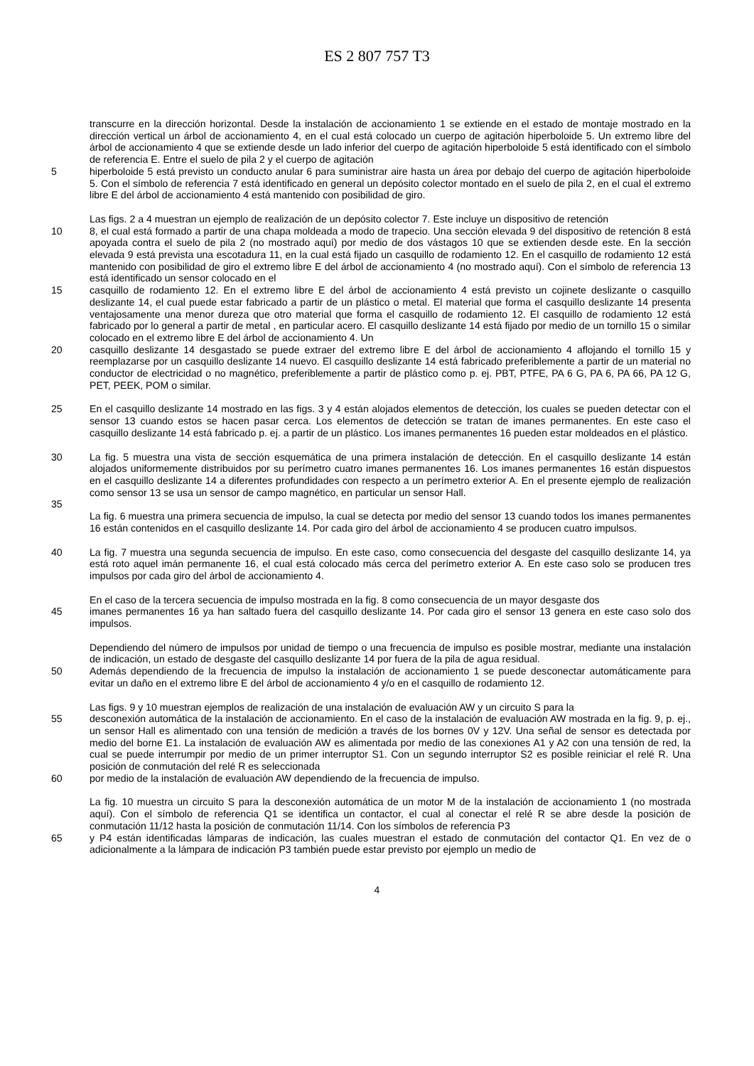ES 2 807 757 T3
transcurre en la dirección horizontal. Desde la instalación de accionamiento 1 se extiende en el estado de montaje mostrado en la dirección vertical un árbol de accionamiento 4, en el cual está colocado un cuerpo de agitación hiperboloide 5. Un extremo libre del árbol de accionamiento 4 que se extiende desde un lado inferior del cuerpo de agitación hiperboloide 5 está identificado con el símbolo de referencia E. Entre el suelo de pila 2 y el cuerpo de agitación
5 hiperboloide 5 está previsto un conducto anular 6 para suministrar aire hasta un área por debajo del cuerpo de agitación hiperboloide 5. Con el símbolo de referencia 7 está identificado en general un depósito colector montado en el suelo de pila 2, en el cual el extremo libre E del árbol de accionamiento 4 está mantenido con posibilidad de giro.
Las figs. 2 a 4 muestran un ejemplo de realización de un depósito colector 7. Este incluye un dispositivo de retención
10 8, el cual está formado a partir de una chapa moldeada a modo de trapecio. Una sección elevada 9 del dispositivo de retención 8 está apoyada contra el suelo de pila 2 (no mostrado aquí) por medio de dos vástagos 10 que se extienden desde este. En la sección elevada 9 está prevista una escotadura 11, en la cual está fijado un casquillo de rodamiento 12. En el casquillo de rodamiento 12 está mantenido con posibilidad de giro el extremo libre E del árbol de accionamiento 4 (no mostrado aquí). Con el símbolo de referencia 13 está identificado un sensor colocado en el
15 casquillo de rodamiento 12. En el extremo libre E del árbol de accionamiento 4 está previsto un cojinete deslizante o casquillo deslizante 14, el cual puede estar fabricado a partir de un plástico o metal. El material que forma el casquillo deslizante 14 presenta ventajosamente una menor dureza que otro material que forma el casquillo de rodamiento 12. El casquillo de rodamiento 12 está fabricado por lo general a partir de metal , en particular acero. El casquillo deslizante 14 está fijado por medio de un tornillo 15 o similar colocado en el extremo libre E del árbol de accionamiento 4. Un
20 casquillo deslizante 14 desgastado se puede extraer del extremo libre E del árbol de accionamiento 4 aflojando el tornillo 15 y reemplazarse por un casquillo deslizante 14 nuevo. El casquillo deslizante 14 está fabricado preferiblemente a partir de un material no conductor de electricidad o no magnético, preferiblemente a partir de plástico como p. ej. PBT, PTFE, PA 6 G, PA 6, PA 66, PA 12 G, PET, PEEK, POM o similar.
25 En el casquillo deslizante 14 mostrado en las figs. 3 y 4 están alojados elementos de detección, los cuales se pueden detectar con el sensor 13 cuando estos se hacen pasar cerca. Los elementos de detección se tratan de imanes permanentes. En este caso el casquillo deslizante 14 está fabricado p. ej. a partir de un plástico. Los imanes permanentes 16 pueden estar moldeados en el plástico.
30 La fig. 5 muestra una vista de sección esquemática de una primera instalación de detección. En el casquillo deslizante 14 están alojados uniformemente distribuidos por su perímetro cuatro imanes permanentes 16. Los imanes permanentes 16 están dispuestos en el casquillo deslizante 14 a diferentes profundidades con respecto a un perímetro exterior A. En el presente ejemplo de realización como sensor 13 se usa un sensor de campo magnético, en particular un sensor Hall.
35
La fig. 6 muestra una primera secuencia de impulso, la cual se detecta por medio del sensor 13 cuando todos los imanes permanentes 16 están contenidos en el casquillo deslizante 14. Por cada giro del árbol de accionamiento 4 se producen cuatro impulsos.
40 La fig. 7 muestra una segunda secuencia de impulso. En este caso, como consecuencia del desgaste del casquillo deslizante 14, ya está roto aquel imán permanente 16, el cual está colocado más cerca del perímetro exterior A. En este caso solo se producen tres impulsos por cada giro del árbol de accionamiento 4.
En el caso de la tercera secuencia de impulso mostrada en la fig. 8 como consecuencia de un mayor desgaste dos
45 imanes permanentes 16 ya han saltado fuera del casquillo deslizante 14. Por cada giro el sensor 13 genera en este caso solo dos impulsos.
Dependiendo del número de impulsos por unidad de tiempo o una frecuencia de impulso es posible mostrar, mediante una instalación de indicación, un estado de desgaste del casquillo deslizante 14 por fuera de la pila de agua residual.
50 Además dependiendo de la frecuencia de impulso la instalación de accionamiento 1 se puede desconectar automáticamente para evitar un daño en el extremo libre E del árbol de accionamiento 4 y/o en el casquillo de rodamiento 12.
Las figs. 9 y 10 muestran ejemplos de realización de una instalación de evaluación AW y un circuito S para la
55 desconexión automática de la instalación de accionamiento. En el caso de la instalación de evaluación AW mostrada en la fig. 9, p. ej., un sensor Hall es alimentado con una tensión de medición a través de los bornes 0V y 12V. Una señal de sensor es detectada por medio del borne E1. La instalación de evaluación AW es alimentada por medio de las conexiones A1 y A2 con una tensión de red, la cual se puede interrumpir por medio de un primer interruptor S1. Con un segundo interruptor S2 es posible reiniciar el relé R. Una posición de conmutación del relé R es seleccionada
60 por medio de la instalación de evaluación AW dependiendo de la frecuencia de impulso.
La fig. 10 muestra un circuito S para la desconexión automática de un motor M de la instalación de accionamiento 1 (no mostrada aquí). Con el símbolo de referencia Q1 se identifica un contactor, el cual al conectar el relé R se abre desde la posición de conmutación 11/12 hasta la posición de conmutación 11/14. Con los símbolos de referencia P3
65 y P4 están identificadas lámparas de indicación, las cuales muestran el estado de conmutación del contactor Q1. En vez de o adicionalmente a la lámpara de indicación P3 también puede estar previsto por ejemplo un medio de
4